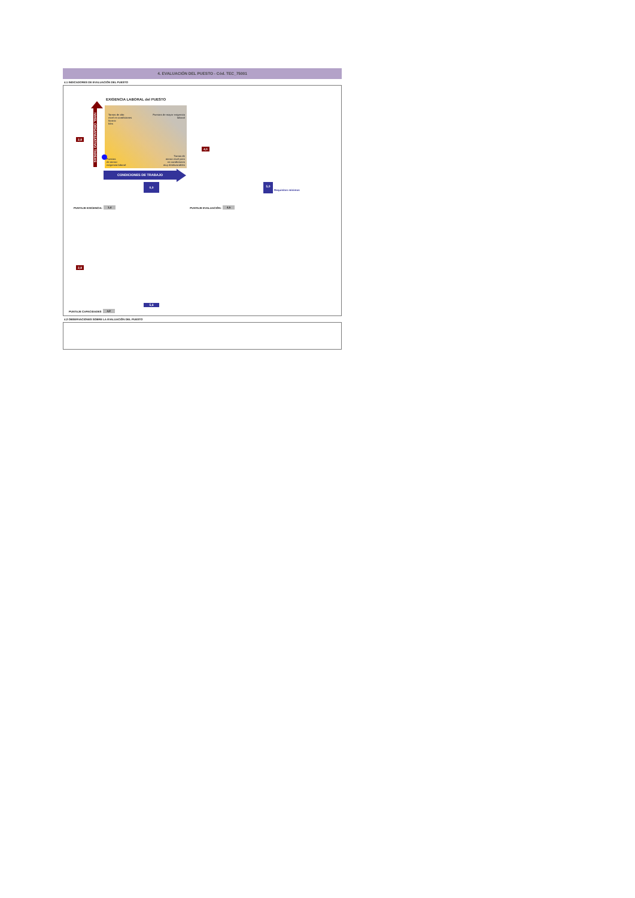4. EVALUACIÓN DEL PUESTO - Cód. TEC_75001
4.1 INDICADORES DE EVALUACIÓN DEL PUESTO
2,8
NIVEL ORGANIZATIVO TAREAS
EXIGENCIA LABORAL del PUESTO
Tareas de alto
nivel en condiciones
favora-
bles
Puestos de mayor exigencia
laboral
Puestos
de menor
exigencia laboral
Tareas de
menor nivel pero
en condiciones
muy desfavorables
4,0
CONDICIONES DE TRABAJO
0,0
5,0
Requisitos mínimos
PUNTAJE EXIGENCIA: 1,4 PUNTAJE EVALUACIÓN: 4,5
2,8
5,6
PUNTAJE CAPACIDADES 4,2
4.2 OBSERVACIONES SOBRE LA EVALUACIÓN DEL PUESTO